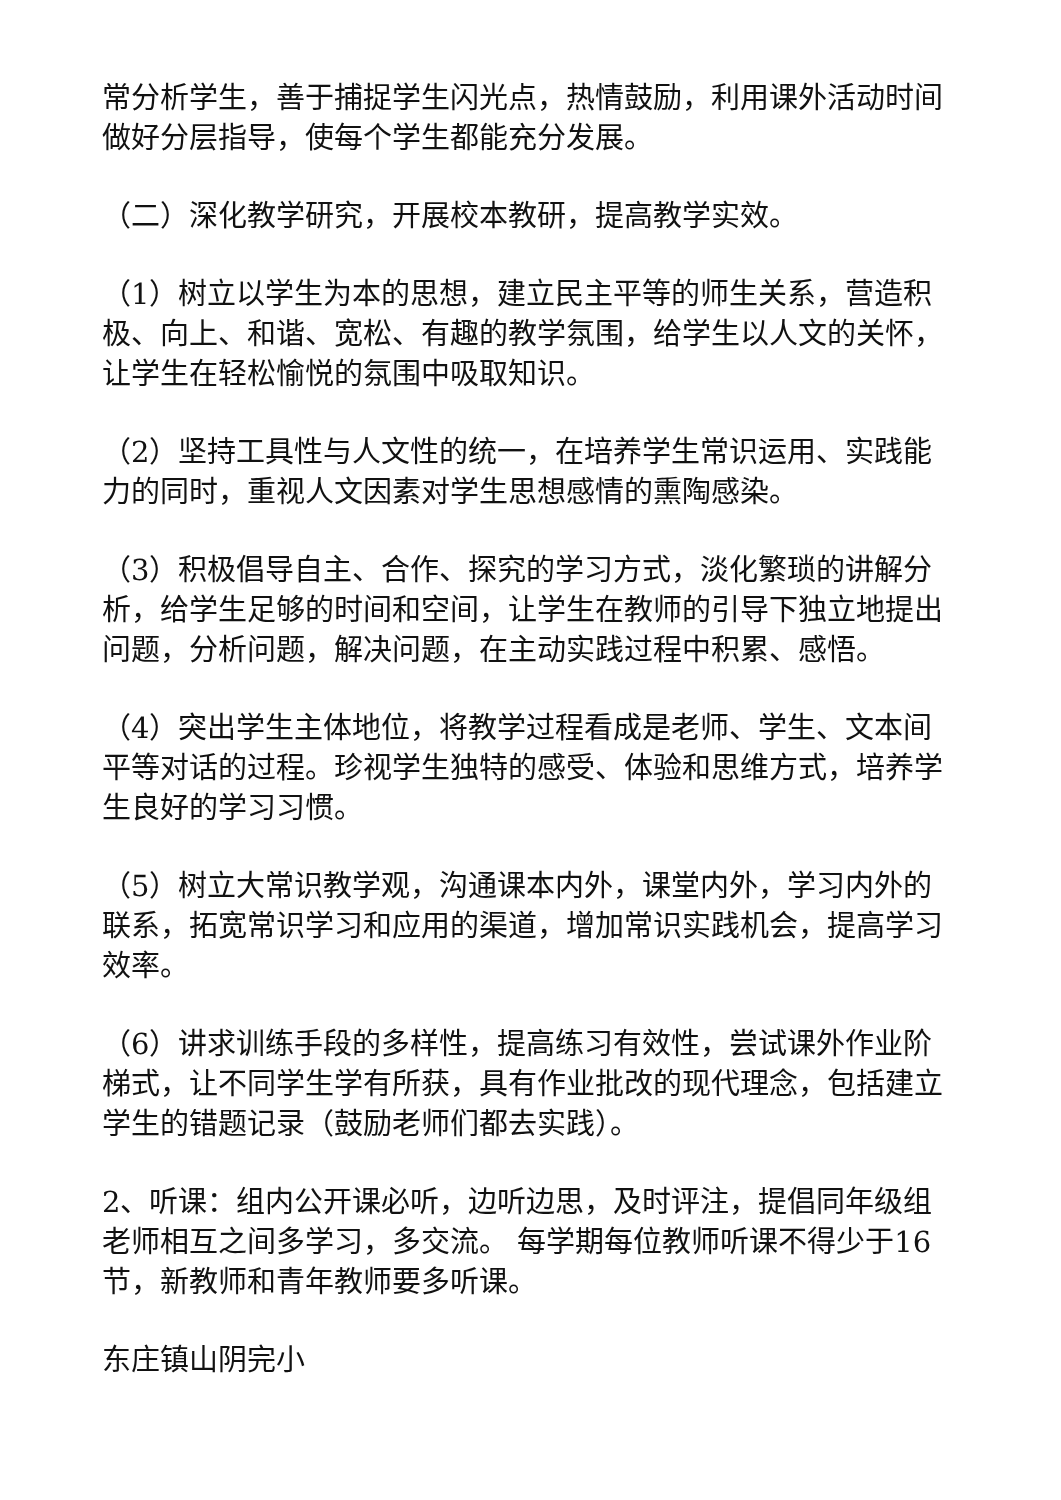常分析学生，善于捕捉学生闪光点，热情鼓励，利用课外活动时间做好分层指导，使每个学生都能充分发展。
（二）深化教学研究，开展校本教研，提高教学实效。
（1）树立以学生为本的思想，建立民主平等的师生关系，营造积极、向上、和谐、宽松、有趣的教学氛围，给学生以人文的关怀，让学生在轻松愉悦的氛围中吸取知识。
（2）坚持工具性与人文性的统一，在培养学生常识运用、实践能力的同时，重视人文因素对学生思想感情的熏陶感染。
（3）积极倡导自主、合作、探究的学习方式，淡化繁琐的讲解分析，给学生足够的时间和空间，让学生在教师的引导下独立地提出问题，分析问题，解决问题，在主动实践过程中积累、感悟。
（4）突出学生主体地位，将教学过程看成是老师、学生、文本间平等对话的过程。珍视学生独特的感受、体验和思维方式，培养学生良好的学习习惯。
（5）树立大常识教学观，沟通课本内外，课堂内外，学习内外的联系，拓宽常识学习和应用的渠道，增加常识实践机会，提高学习效率。
（6）讲求训练手段的多样性，提高练习有效性，尝试课外作业阶梯式，让不同学生学有所获，具有作业批改的现代理念，包括建立学生的错题记录（鼓励老师们都去实践）。
2、听课：组内公开课必听，边听边思，及时评注，提倡同年级组老师相互之间多学习，多交流。 每学期每位教师听课不得少于16节，新教师和青年教师要多听课。
东庄镇山阴完小